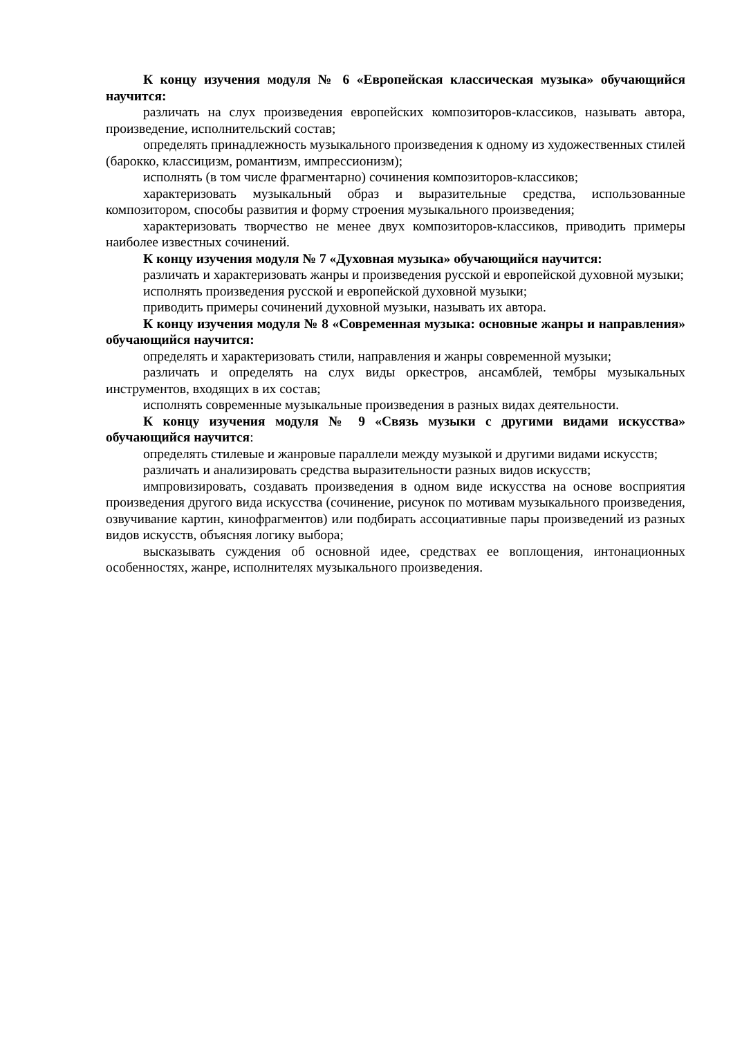К концу изучения модуля № 6 «Европейская классическая музыка» обучающийся научится:
различать на слух произведения европейских композиторов-классиков, называть автора, произведение, исполнительский состав;
определять принадлежность музыкального произведения к одному из художественных стилей (барокко, классицизм, романтизм, импрессионизм);
исполнять (в том числе фрагментарно) сочинения композиторов-классиков;
характеризовать музыкальный образ и выразительные средства, использованные композитором, способы развития и форму строения музыкального произведения;
характеризовать творчество не менее двух композиторов-классиков, приводить примеры наиболее известных сочинений.
К концу изучения модуля № 7 «Духовная музыка» обучающийся научится:
различать и характеризовать жанры и произведения русской и европейской духовной музыки;
исполнять произведения русской и европейской духовной музыки;
приводить примеры сочинений духовной музыки, называть их автора.
К концу изучения модуля № 8 «Современная музыка: основные жанры и направления» обучающийся научится:
определять и характеризовать стили, направления и жанры современной музыки;
различать и определять на слух виды оркестров, ансамблей, тембры музыкальных инструментов, входящих в их состав;
исполнять современные музыкальные произведения в разных видах деятельности.
К концу изучения модуля № 9 «Связь музыки с другими видами искусства» обучающийся научится:
определять стилевые и жанровые параллели между музыкой и другими видами искусств;
различать и анализировать средства выразительности разных видов искусств;
импровизировать, создавать произведения в одном виде искусства на основе восприятия произведения другого вида искусства (сочинение, рисунок по мотивам музыкального произведения, озвучивание картин, кинофрагментов) или подбирать ассоциативные пары произведений из разных видов искусств, объясняя логику выбора;
высказывать суждения об основной идее, средствах ее воплощения, интонационных особенностях, жанре, исполнителях музыкального произведения.